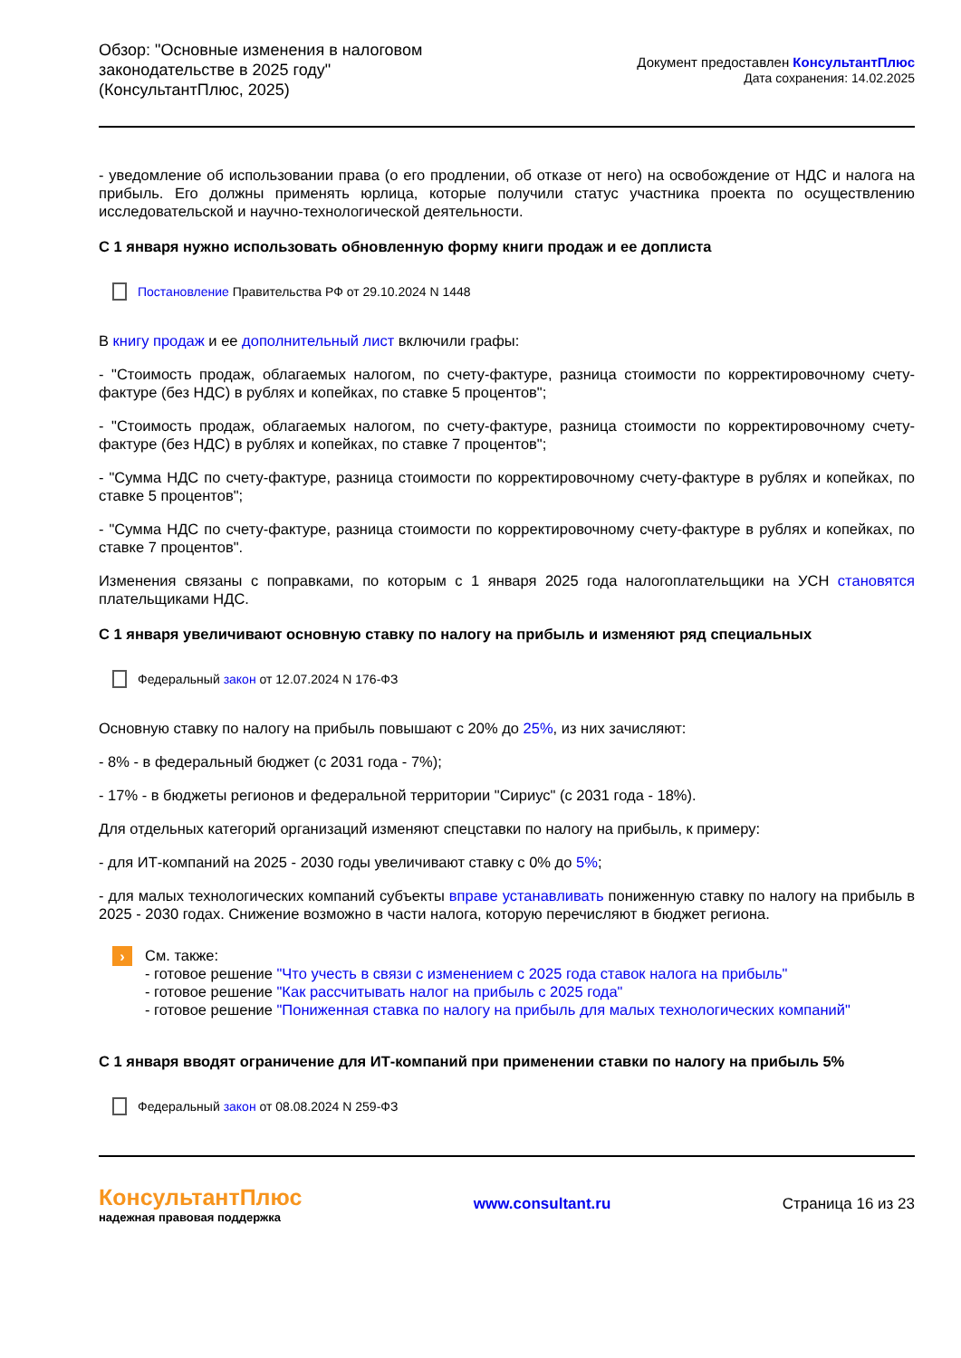Обзор: "Основные изменения в налоговом
законодательстве в 2025 году"
(КонсультантПлюс, 2025)
Документ предоставлен КонсультантПлюс
Дата сохранения: 14.02.2025
- уведомление об использовании права (о его продлении, об отказе от него) на освобождение от НДС и налога на прибыль. Его должны применять юрлица, которые получили статус участника проекта по осуществлению исследовательской и научно-технологической деятельности.
С 1 января нужно использовать обновленную форму книги продаж и ее доплиста
Постановление Правительства РФ от 29.10.2024 N 1448
В книгу продаж и ее дополнительный лист включили графы:
- "Стоимость продаж, облагаемых налогом, по счету-фактуре, разница стоимости по корректировочному счету-фактуре (без НДС) в рублях и копейках, по ставке 5 процентов";
- "Стоимость продаж, облагаемых налогом, по счету-фактуре, разница стоимости по корректировочному счету-фактуре (без НДС) в рублях и копейках, по ставке 7 процентов";
- "Сумма НДС по счету-фактуре, разница стоимости по корректировочному счету-фактуре в рублях и копейках, по ставке 5 процентов";
- "Сумма НДС по счету-фактуре, разница стоимости по корректировочному счету-фактуре в рублях и копейках, по ставке 7 процентов".
Изменения связаны с поправками, по которым с 1 января 2025 года налогоплательщики на УСН становятся плательщиками НДС.
С 1 января увеличивают основную ставку по налогу на прибыль и изменяют ряд специальных
Федеральный закон от 12.07.2024 N 176-ФЗ
Основную ставку по налогу на прибыль повышают с 20% до 25%, из них зачисляют:
- 8% - в федеральный бюджет (с 2031 года - 7%);
- 17% - в бюджеты регионов и федеральной территории "Сириус" (с 2031 года - 18%).
Для отдельных категорий организаций изменяют спецставки по налогу на прибыль, к примеру:
- для ИТ-компаний на 2025 - 2030 годы увеличивают ставку с 0% до 5%;
- для малых технологических компаний субъекты вправе устанавливать пониженную ставку по налогу на прибыль в 2025 - 2030 годах. Снижение возможно в части налога, которую перечисляют в бюджет региона.
›
См. также:
- готовое решение "Что учесть в связи с изменением с 2025 года ставок налога на прибыль"
- готовое решение "Как рассчитывать налог на прибыль с 2025 года"
- готовое решение "Пониженная ставка по налогу на прибыль для малых технологических компаний"
С 1 января вводят ограничение для ИТ-компаний при применении ставки по налогу на прибыль 5%
Федеральный закон от 08.08.2024 N 259-ФЗ
КонсультантПлюс
надежная правовая поддержка
www.consultant.ru Страница 16 из 23